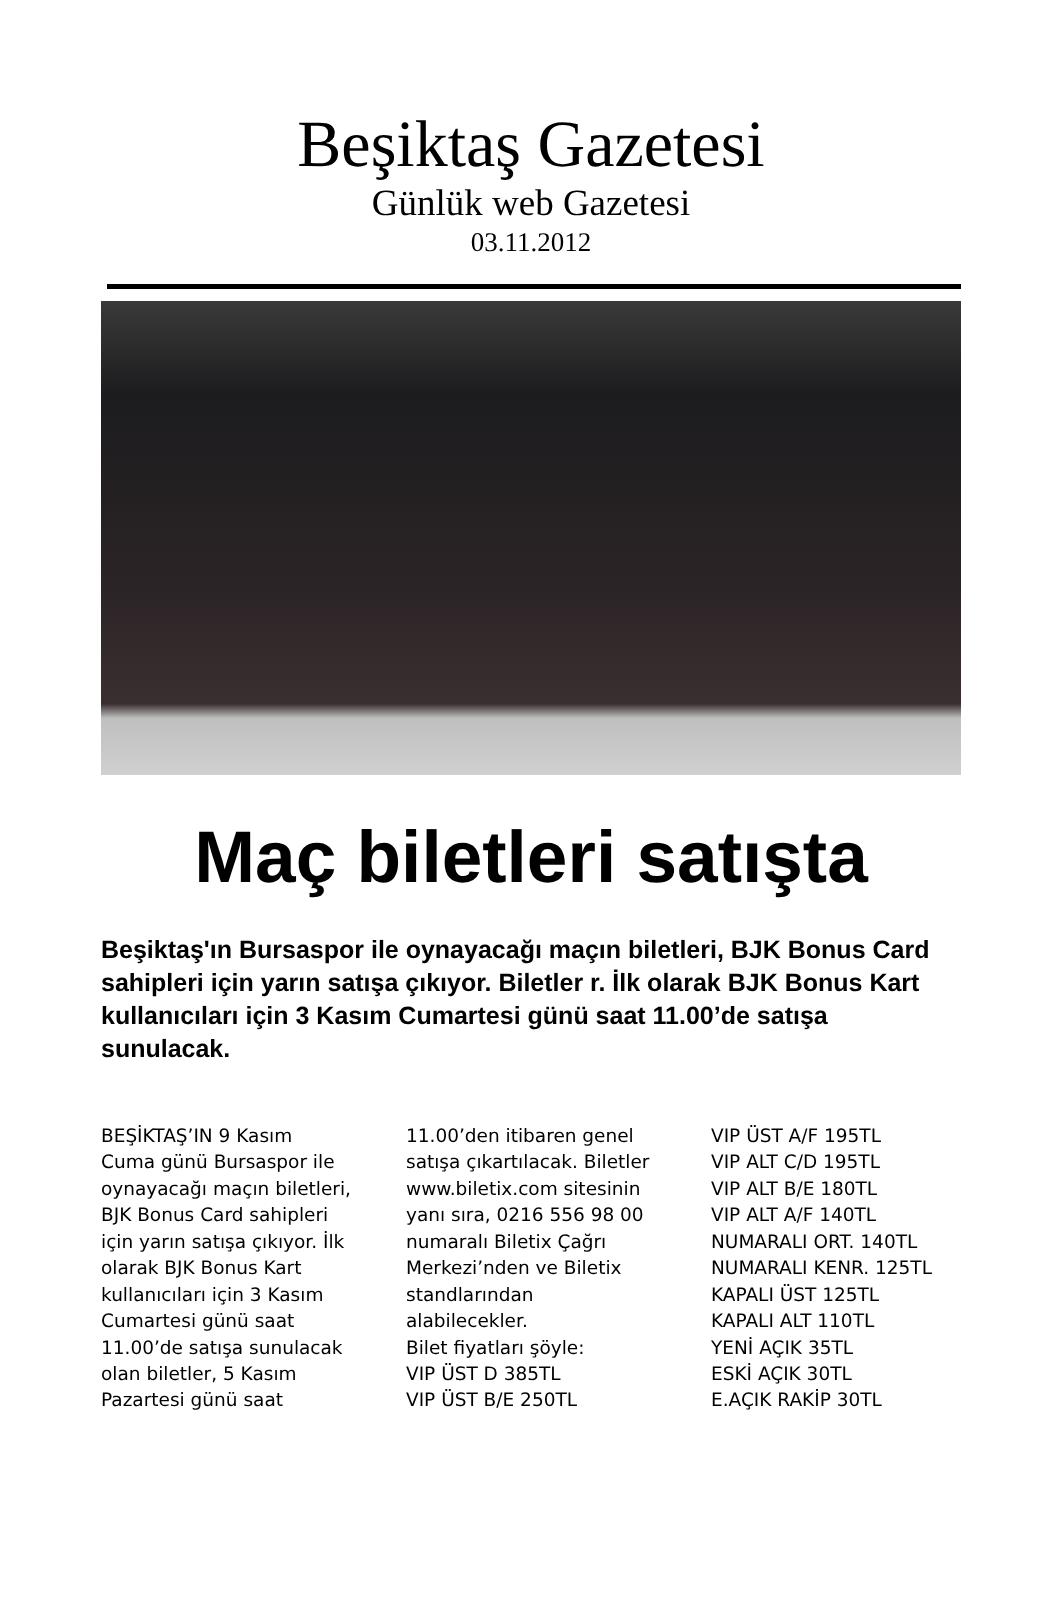Beşiktaş Gazetesi
Günlük web Gazetesi
03.11.2012
Maç biletleri satışta
Beşiktaş'ın Bursaspor ile oynayacağı maçın biletleri, BJK Bonus Card sahipleri için yarın satışa çıkıyor. Biletler r. İlk olarak BJK Bonus Kart kullanıcıları için 3 Kasım Cumartesi günü saat 11.00’de satışa sunulacak.
BEŞİKTAŞ’IN 9 Kasım
Cuma günü Bursaspor ile
oynayacağı maçın biletleri,
BJK Bonus Card sahipleri
için yarın satışa çıkıyor. İlk
olarak BJK Bonus Kart
kullanıcıları için 3 Kasım
Cumartesi günü saat
11.00’de satışa sunulacak
olan biletler, 5 Kasım
Pazartesi günü saat
11.00’den itibaren genel
satışa çıkartılacak. Biletler
www.biletix.com sitesinin
yanı sıra, 0216 556 98 00
numaralı Biletix Çağrı
Merkezi’nden ve Biletix
standlarından
alabilecekler.
Bilet fiyatları şöyle:
VIP ÜST D 385TL
VIP ÜST B/E 250TL
VIP ÜST A/F 195TL
VIP ALT C/D 195TL
VIP ALT B/E 180TL
VIP ALT A/F 140TL
NUMARALI ORT. 140TL
NUMARALI KENR. 125TL
KAPALI ÜST 125TL
KAPALI ALT 110TL
YENİ AÇIK 35TL
ESKİ AÇIK 30TL
E.AÇIK RAKİP 30TL